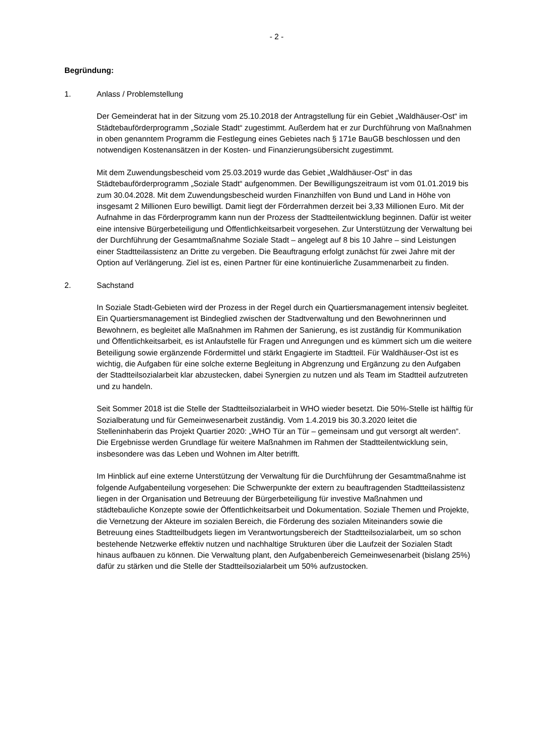- 2 -
Begründung:
1. Anlass / Problemstellung
Der Gemeinderat hat in der Sitzung vom 25.10.2018 der Antragstellung für ein Gebiet „Waldhäuser-Ost“ im Städtebauförderprogramm „Soziale Stadt“ zugestimmt. Außerdem hat er zur Durchführung von Maßnahmen in oben genanntem Programm die Festlegung eines Gebietes nach § 171e BauGB beschlossen und den notwendigen Kostenansätzen in der Kosten- und Finanzierungsübersicht zugestimmt.
Mit dem Zuwendungsbescheid vom 25.03.2019 wurde das Gebiet „Waldhäuser-Ost“ in das Städtebauförderprogramm „Soziale Stadt“ aufgenommen. Der Bewilligungszeitraum ist vom 01.01.2019 bis zum 30.04.2028. Mit dem Zuwendungsbescheid wurden Finanzhilfen von Bund und Land in Höhe von insgesamt 2 Millionen Euro bewilligt. Damit liegt der Förderrahmen derzeit bei 3,33 Millionen Euro. Mit der Aufnahme in das Förderprogramm kann nun der Prozess der Stadtteilentwicklung beginnen. Dafür ist weiter eine intensive Bürgerbeteiligung und Öffentlichkeitsarbeit vorgesehen. Zur Unterstützung der Verwaltung bei der Durchführung der Gesamtmaßnahme Soziale Stadt – angelegt auf 8 bis 10 Jahre – sind Leistungen einer Stadtteilassistenz an Dritte zu vergeben. Die Beauftragung erfolgt zunächst für zwei Jahre mit der Option auf Verlängerung. Ziel ist es, einen Partner für eine kontinuierliche Zusammenarbeit zu finden.
2. Sachstand
In Soziale Stadt-Gebieten wird der Prozess in der Regel durch ein Quartiersmanagement intensiv begleitet. Ein Quartiersmanagement ist Bindeglied zwischen der Stadtverwaltung und den Bewohnerinnen und Bewohnern, es begleitet alle Maßnahmen im Rahmen der Sanierung, es ist zuständig für Kommunikation und Öffentlichkeitsarbeit, es ist Anlaufstelle für Fragen und Anregungen und es kümmert sich um die weitere Beteiligung sowie ergänzende Fördermittel und stärkt Engagierte im Stadtteil. Für Waldhäuser-Ost ist es wichtig, die Aufgaben für eine solche externe Begleitung in Abgrenzung und Ergänzung zu den Aufgaben der Stadtteilsozialarbeit klar abzustecken, dabei Synergien zu nutzen und als Team im Stadtteil aufzutreten und zu handeln.
Seit Sommer 2018 ist die Stelle der Stadtteilsozialarbeit in WHO wieder besetzt. Die 50%-Stelle ist hälftig für Sozialberatung und für Gemeinwesenarbeit zuständig. Vom 1.4.2019 bis 30.3.2020 leitet die Stelleninhaberin das Projekt Quartier 2020: „WHO Tür an Tür – gemeinsam und gut versorgt alt werden“. Die Ergebnisse werden Grundlage für weitere Maßnahmen im Rahmen der Stadtteilentwicklung sein, insbesondere was das Leben und Wohnen im Alter betrifft.
Im Hinblick auf eine externe Unterstützung der Verwaltung für die Durchführung der Gesamtmaßnahme ist folgende Aufgabenteilung vorgesehen: Die Schwerpunkte der extern zu beauftragenden Stadtteilassistenz liegen in der Organisation und Betreuung der Bürgerbeteiligung für investive Maßnahmen und städtebauliche Konzepte sowie der Öffentlichkeitsarbeit und Dokumentation. Soziale Themen und Projekte, die Vernetzung der Akteure im sozialen Bereich, die Förderung des sozialen Miteinanders sowie die Betreuung eines Stadtteilbudgets liegen im Verantwortungsbereich der Stadtteilsozialarbeit, um so schon bestehende Netzwerke effektiv nutzen und nachhaltige Strukturen über die Laufzeit der Sozialen Stadt hinaus aufbauen zu können. Die Verwaltung plant, den Aufgabenbereich Gemeinwesenarbeit (bislang 25%) dafür zu stärken und die Stelle der Stadtteilsozialarbeit um 50% aufzustocken.